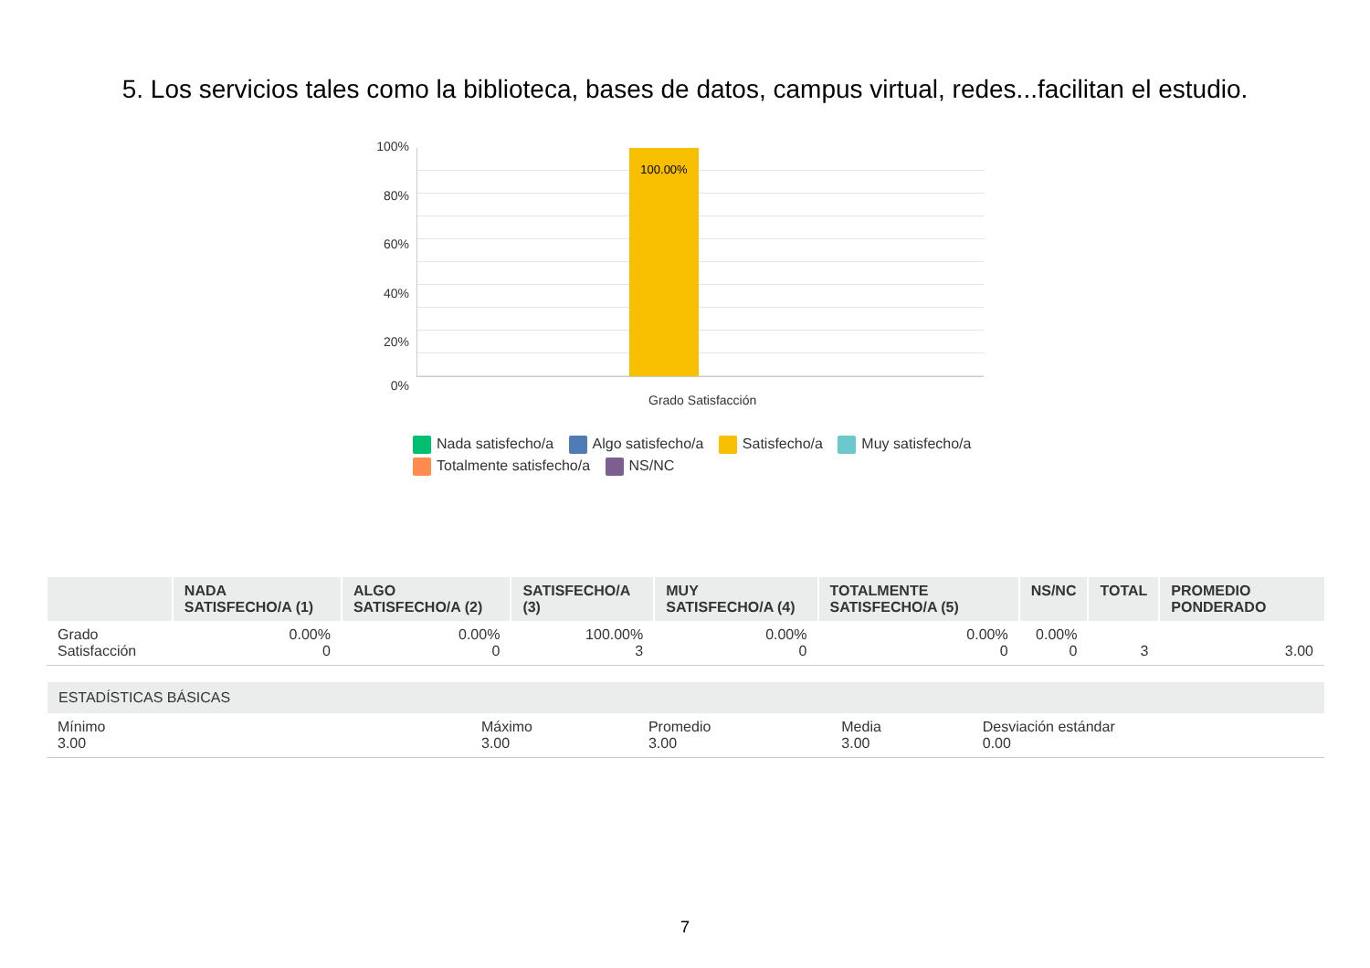5. Los servicios tales como la biblioteca, bases de datos, campus virtual, redes...facilitan el estudio.
100%
80%
60%
40%
20%
0%
100.00%
Grado Satisfacción
Nada satisfecho/a Algo satisfecho/a Satisfecho/a Muy satisfecho/a Totalmente satisfecho/a NS/NC
| | NADA SATISFECHO/A (1) | ALGO SATISFECHO/A (2) | SATISFECHO/A (3) | MUY SATISFECHO/A (4) | TOTALMENTE SATISFECHO/A (5) | NS/NC | TOTAL | PROMEDIO PONDERADO |
| --- | --- | --- | --- | --- | --- | --- | --- | --- |
| Grado Satisfacción | 0.00% 0 | 0.00% 0 | 100.00% 3 | 0.00% 0 | 0.00% 0 | 0.00% 0 | 3 | 3.00 |
| ESTADÍSTICAS BÁSICAS | | | | |
| --- | --- | --- | --- | --- |
| Mínimo 3.00 | Máximo 3.00 | Promedio 3.00 | Media 3.00 | Desviación estándar 0.00 |
7